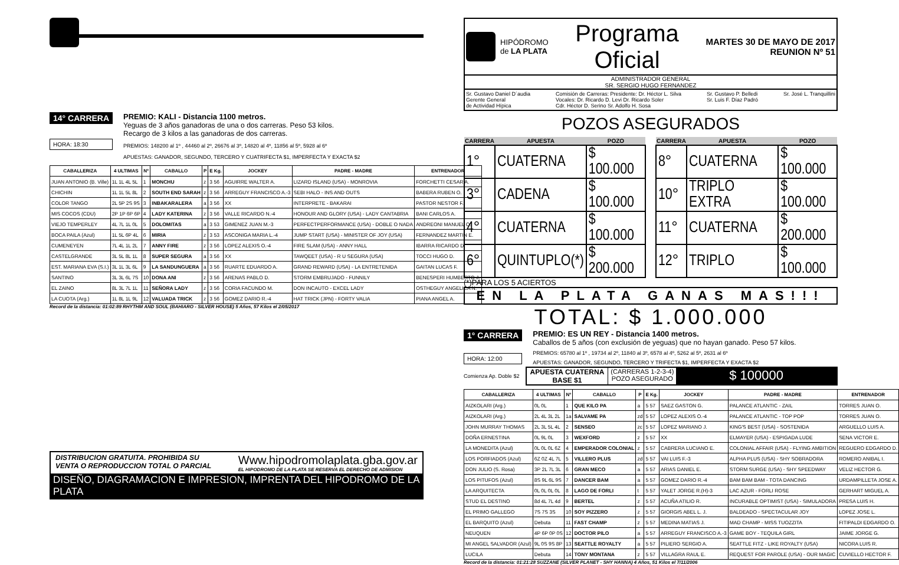14° CARRERA
HORA: 18:30
PREMIO: KALI - Distancia 1100 metros.
Yeguas de 3 años ganadoras de una o dos carreras. Peso 53 kilos.
Recargo de 3 kilos a las ganadoras de dos carreras.
PREMIOS: 148200 al 1º , 44460 al 2º, 26676 al 3º, 14820 al 4º, 11856 al 5º, 5928 al 6º
APUESTAS: GANADOR, SEGUNDO, TERCERO Y CUATRIFECTA $1, IMPERFECTA Y EXACTA $2
| CABALLERIZA | 4 ULTIMAS | Nº | CABALLO | P | E Kg. | JOCKEY | PADRE - MADRE | ENTRENADOR |
| --- | --- | --- | --- | --- | --- | --- | --- | --- |
| JUAN ANTONIO (B. Ville) | 1L 1L 4L 5L | 1 | MONCHU | z | 3 56 | AGUIRRE WALTER A. | LIZARD ISLAND (USA) - MONROVIA | FORCHETTI CESAR A. |
| CHICHIN | 1L 1L 5L 8L | 2 | SOUTH END SARAH | z | 3 56 | ARREGUY FRANCISCO A.-3 | SEBI HALO - INS AND OUTS | BABERA RUBEN O. |
| COLOR TANGO | 2L 5P 2S 9S | 3 | INBAKARALERA | a | 3 56 | XX | INTERPRETE - BAKARAI | PASTOR NESTOR F. |
| MIS COCOS (CDU) | 2P 1P 6P 6P | 4 | LADY KATERINA | z | 3 56 | VALLE RICARDO N.-4 | HONOUR AND GLORY (USA) - LADY CANTABRIA | BANI CARLOS A. |
| VIEJO TEMPERLEY | 4L 7L 1L 0L | 5 | DOLOMITAS | a | 3 53 | GIMENEZ JUAN M.-3 | PERFECTPERFORMANCE (USA) - DOBLE O NADA | ANDREONI MANUEL O. |
| BOCA PAILA (Azul) | 1L 5L 6P 4L | 6 | MIRIA | z | 3 53 | ASCONIGA MARIA L.-4 | JUMP START (USA) - MINISTER OF JOY (USA) | FERNANDEZ MARTIN E. |
| CUMENEYEN | 7L 4L 1L 2L | 7 | ANNY FIRE | z | 3 56 | LOPEZ ALEXIS O.-4 | FIRE SLAM (USA) - ANNY HALL | IBARRA RICARDO D. |
| CASTELGRANDE | 3L 5L 8L 1L | 8 | SUPER SEGURA | a | 3 56 | XX | TAWQEET (USA) - R U SEGURA (USA) | TOCCI HUGO D. |
| EST. MARIANA EVA (S.I.) | 3L 1L 3L 6L | 9 | LA SANDUNGUERA | a | 3 56 | RUARTE EDUARDO A. | GRAND REWARD (USA) - LA ENTRETENIDA | GAITAN LUCAS F. |
| SANTINO | 3L 3L 6L 7S | 10 | DONA ANI | z | 3 56 | ARENAS PABLO D. | STORM EMBRUJADO - FUNNILY | BENESPERI HUMBERTO J. |
| EL ZAINO | 8L 3L 7L 1L | 11 | SEÑORA LADY | z | 3 56 | CORIA FACUNDO M. | DON INCAUTO - EXCEL LADY | OSTHEGUY ANGELICA N. |
| LA CUOTA (Arg.) | 1L 8L 1L 9L | 12 | VALUADA TRICK | z | 3 56 | GOMEZ DARIO R.-4 | HAT TRICK (JPN) - FORTY VALIA | PIANA ANGEL A. |
Record de la distancia: 01:02:89 RHYTHM AND SOUL (BAHIARO - SILVER HOUSE) 5 Años, 57 Kilos el 2/05/2017
DISTRIBUCION GRATUITA. PROHIBIDA SU
VENTA O REPRODUCCION TOTAL O PARCIAL
Www.hipodromolaplata.gba.gov.ar
EL HIPODROMO DE LA PLATA SE RESERVA EL DERECHO DE ADMISION
DISEÑO, DIAGRAMACION E IMPRESION, IMPRENTA DEL HIPODROMO DE LA PLATA
HIPÓDROMO
de LA PLATA
Programa Oficial
MARTES 30 DE MAYO DE 2017
REUNION Nº 51
ADMINISTRADOR GENERAL
SR. SERGIO HUGO FERNANDEZ
Sr. Gustavo Daniel D´audia
Gerente General
de Actividad Hípica
Comisión de Carreras: Presidente: Dr. Héctor L. Silva
Vocales: Dr. Ricardo D. Levi Dr. Ricardo Soler
Cdr. Héctor D. Serino Sr. Adolfo H. Sosa
Sr. Gustavo P. Belledi
Sr. Luis F. Díaz Padró
Sr. José L. Tranquillini
POZOS ASEGURADOS
| CARRERA | APUESTA | POZO |
| --- | --- | --- |
| 1° | CUATERNA | $ 100.000 |
| 3° | CADENA | $ 100.000 |
| 4° | CUATERNA | $ 100.000 |
| 6° | QUINTUPLO(*) | $ 200.000 |
| CARRERA | APUESTA | POZO |
| --- | --- | --- |
| 8° | CUATERNA | $ 100.000 |
| 10° | TRIPLO EXTRA | $ 100.000 |
| 11° | CUATERNA | $ 200.000 |
| 12° | TRIPLO | $ 100.000 |
(*)PARA LOS 5 ACIERTOS
EN LA PLATA GANAS MAS!!!
TOTAL: $ 1.000.000
1° CARRERA
HORA: 12:00
PREMIO: ES UN REY - Distancia 1400 metros.
Caballos de 5 años (con exclusión de yeguas) que no hayan ganado. Peso 57 kilos.
PREMIOS: 65780 al 1º , 19734 al 2º, 11840 al 3º, 6578 al 4º, 5262 al 5º, 2631 al 6º
APUESTAS: GANADOR, SEGUNDO, TERCERO Y TRIFECTA $1, IMPERFECTA Y EXACTA $2
Comienza Ap. Doble $2
APUESTA CUATERNA
BASE $1
(CARRERAS 1-2-3-4)
POZO ASEGURADO
$ 100000
| CABALLERIZA | 4 ULTIMAS | Nº | CABALLO | P | E Kg. | JOCKEY | PADRE - MADRE | ENTRENADOR |
| --- | --- | --- | --- | --- | --- | --- | --- | --- |
| AIZKOLARI (Arg.) | 0L 0L | 1 | QUE KILO PA | a | 5 57 | SAEZ GASTON G. | PALANCE ATLANTIC - ZAIL | TORRES JUAN O. |
| AIZKOLARI (Arg.) | 2L 4L 3L 2L | 1a | SALVAME PA | zd | 5 57 | LOPEZ ALEXIS O.-4 | PALANCE ATLANTIC - TOP POP | TORRES JUAN O. |
| JOHN MURRAY THOMAS | 2L 3L 5L 4L | 2 | SENSEO | zc | 5 57 | LOPEZ MARIANO J. | KING'S BEST (USA) - SOSTENIDA | ARGUELLO LUIS A. |
| DOÑA ERNESTINA | 0L 9L 0L | 3 | WEXFORD | z | 5 57 | XX | ELMAYER (USA) - ESPIGADA LUDE | SENA VICTOR E. |
| LA MONEDITA (Azul) | 0L 0L 0L 6Z | 4 | EMPERADOR COLONIAL | z | 5 57 | CABRERA LUCIANO E. | COLONIAL AFFAIR (USA) - FLYING AMBITION | REGUERO EDGARDO D. |
| LOS PORFIADOS (Azul) | 6Z 0Z 4L 7L | 5 | VILLERO PLUS | zd | 5 57 | VAI LUIS F.-3 | ALPHA PLUS (USA) - SHY SOBRADORA | ROMERO ANIBAL I. |
| DON JULIO (S. Rosa) | 3P 2L 7L 3L | 6 | GRAN MECO | a | 5 57 | ARIAS DANIEL E. | STORM SURGE (USA) - SHY SPEEDWAY | VELIZ HECTOR G. |
| LOS PITUFOS (Azul) | 8S 9L 6L 9S | 7 | DANCER BAM | a | 5 57 | GOMEZ DARIO R.-4 | BAM BAM BAM - TOTA DANCING | URDAMPILLETA JOSE A. |
| LA ARQUITECTA | 0L 0L 0L 0L | 8 | LAGO DE FORLI | t | 5 57 | YALET JORGE R.(H)-3 | LAC AZUR - FORLI ROSE | GERHART MIGUEL A. |
| STUD EL DESTINO | 8d 4L 7L 4d | 9 | BERTEL | z | 5 57 | ACUÑA ATILIO R. | INCURABLE OPTIMIST (USA) - SIMULADORA | PRESA LUIS H. |
| EL PRIMO GALLEGO | 7S 7S 3S | 10 | SOY PIZZERO | z | 5 57 | GIORGIS ABEL L. J. | BALDEADO - SPECTACULAR JOY | LOPEZ JOSE L. |
| EL BARQUITO (Azul) | Debuta | 11 | FAST CHAMP | z | 5 57 | MEDINA MATIAS J. | MAD CHAMP - MISS TUOZZITA | FITIPALDI EDGARDO O. |
| NEUQUEN | 4P 6P 0P 0S | 12 | DOCTOR PILO | a | 5 57 | ARREGUY FRANCISCO A.-3 | GAME BOY - TEQUILA GIRL | JAIME JORGE G. |
| MI ANGEL SALVADOR (Azul) | 9L 0S 9S 8P | 13 | SEATTLE ROYALTY | a | 5 57 | PILIERO SERGIO A. | SEATTLE FITZ - LIKE ROYALTY (USA) | NICORA LUIS R. |
| LUCILA | Debuta | 14 | TONY MONTANA | z | 5 57 | VILLAGRA RAUL E. | REQUEST FOR PAROLE (USA) - OUR MAGIC | CUVIELLO HECTOR F. |
Record de la distancia: 01:21:28 SUZZANE (SILVER PLANET - SHY HANNA) 4 Años, 51 Kilos el 7/11/2006